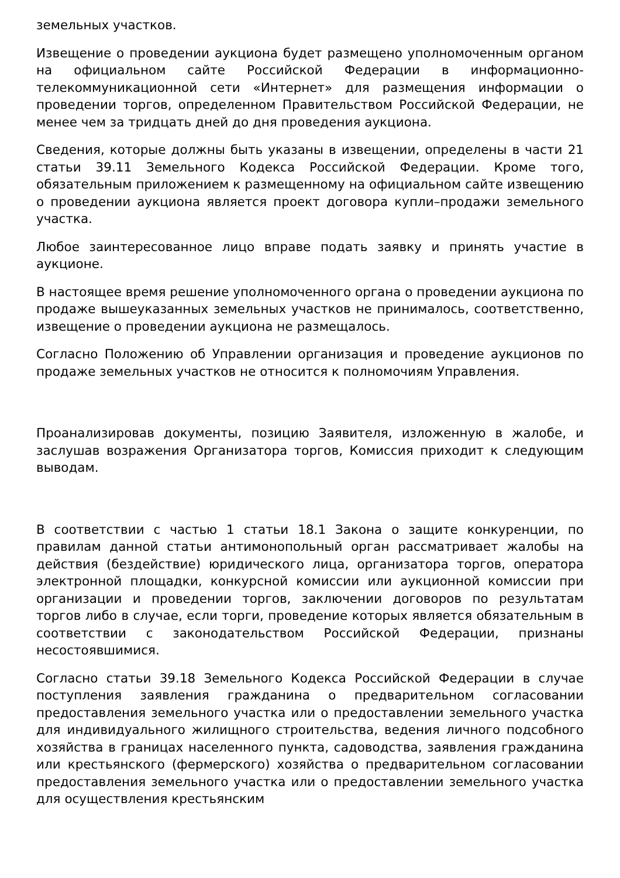земельных участков.
Извещение о проведении аукциона будет размещено уполномоченным органом на официальном сайте Российской Федерации в информационно-телекоммуникационной сети «Интернет» для размещения информации о проведении торгов, определенном Правительством Российской Федерации, не менее чем за тридцать дней до дня проведения аукциона.
Сведения, которые должны быть указаны в извещении, определены в части 21 статьи 39.11 Земельного Кодекса Российской Федерации. Кроме того, обязательным приложением к размещенному на официальном сайте извещению о проведении аукциона является проект договора купли–продажи земельного участка.
Любое заинтересованное лицо вправе подать заявку и принять участие в аукционе.
В настоящее время решение уполномоченного органа о проведении аукциона по продаже вышеуказанных земельных участков не принималось, соответственно, извещение о проведении аукциона не размещалось.
Согласно Положению об Управлении организация и проведение аукционов по продаже земельных участков не относится к полномочиям Управления.
Проанализировав документы, позицию Заявителя, изложенную в жалобе, и заслушав возражения Организатора торгов, Комиссия приходит к следующим выводам.
В соответствии с частью 1 статьи 18.1 Закона о защите конкуренции, по правилам данной статьи антимонопольный орган рассматривает жалобы на действия (бездействие) юридического лица, организатора торгов, оператора электронной площадки, конкурсной комиссии или аукционной комиссии при организации и проведении торгов, заключении договоров по результатам торгов либо в случае, если торги, проведение которых является обязательным в соответствии с законодательством Российской Федерации, признаны несостоявшимися.
Согласно статьи 39.18 Земельного Кодекса Российской Федерации в случае поступления заявления гражданина о предварительном согласовании предоставления земельного участка или о предоставлении земельного участка для индивидуального жилищного строительства, ведения личного подсобного хозяйства в границах населенного пункта, садоводства, заявления гражданина или крестьянского (фермерского) хозяйства о предварительном согласовании предоставления земельного участка или о предоставлении земельного участка для осуществления крестьянским